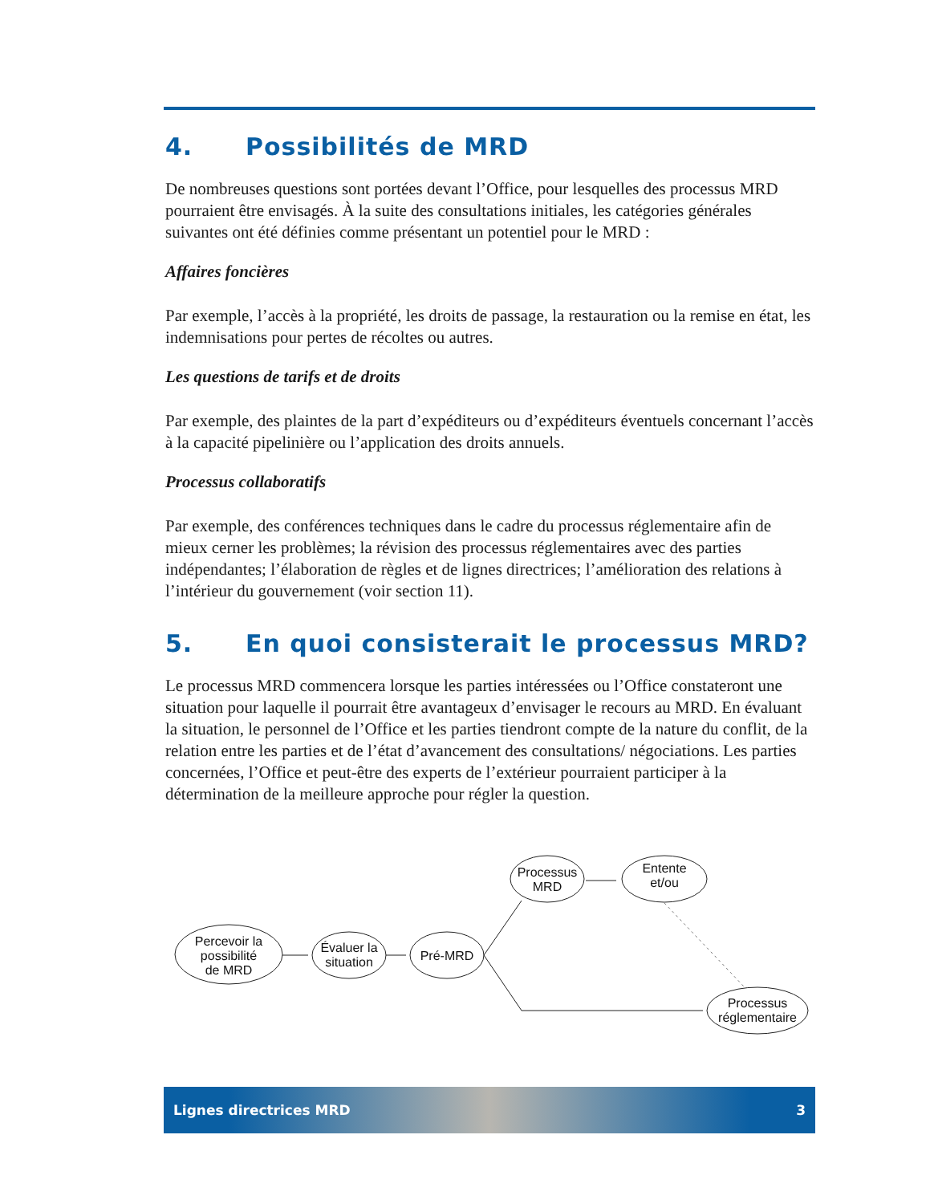4. Possibilités de MRD
De nombreuses questions sont portées devant l’Office, pour lesquelles des processus MRD pourraient être envisagés. À la suite des consultations initiales, les catégories générales suivantes ont été définies comme présentant un potentiel pour le MRD :
Affaires foncières
Par exemple, l’accès à la propriété, les droits de passage, la restauration ou la remise en état, les indemnisations pour pertes de récoltes ou autres.
Les questions de tarifs et de droits
Par exemple, des plaintes de la part d’expéditeurs ou d’expéditeurs éventuels concernant l’accès à la capacité pipelinière ou l’application des droits annuels.
Processus collaboratifs
Par exemple, des conférences techniques dans le cadre du processus réglementaire afin de mieux cerner les problèmes; la révision des processus réglementaires avec des parties indépendantes; l’élaboration de règles et de lignes directrices; l’amélioration des relations à l’intérieur du gouvernement (voir section 11).
5. En quoi consisterait le processus MRD?
Le processus MRD commencera lorsque les parties intéressées ou l’Office constateront une situation pour laquelle il pourrait être avantageux d’envisager le recours au MRD. En évaluant la situation, le personnel de l’Office et les parties tiendront compte de la nature du conflit, de la relation entre les parties et de l’état d’avancement des consultations/ négociations. Les parties concernées, l’Office et peut-être des experts de l’extérieur pourraient participer à la détermination de la meilleure approche pour régler la question.
Percevoir la
possibilité
de MRD
Évaluer la
situation
Pré-MRD
Processus
MRD
Entente
et/ou
Processus
réglementaire
Lignes directrices MRD 3